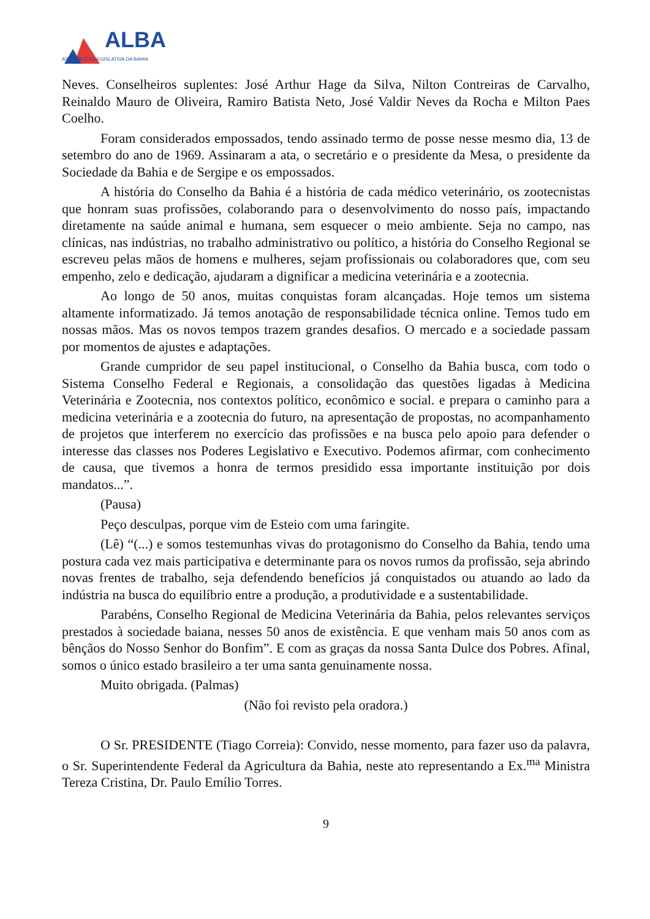ALBA
ASSEMBLEIA LEGISLATIVA DA BAHIA
Neves. Conselheiros suplentes: José Arthur Hage da Silva, Nilton Contreiras de Carvalho, Reinaldo Mauro de Oliveira, Ramiro Batista Neto, José Valdir Neves da Rocha e Milton Paes Coelho.
Foram considerados empossados, tendo assinado termo de posse nesse mesmo dia, 13 de setembro do ano de 1969. Assinaram a ata, o secretário e o presidente da Mesa, o presidente da Sociedade da Bahia e de Sergipe e os empossados.
A história do Conselho da Bahia é a história de cada médico veterinário, os zootecnistas que honram suas profissões, colaborando para o desenvolvimento do nosso país, impactando diretamente na saúde animal e humana, sem esquecer o meio ambiente. Seja no campo, nas clínicas, nas indústrias, no trabalho administrativo ou político, a história do Conselho Regional se escreveu pelas mãos de homens e mulheres, sejam profissionais ou colaboradores que, com seu empenho, zelo e dedicação, ajudaram a dignificar a medicina veterinária e a zootecnia.
Ao longo de 50 anos, muitas conquistas foram alcançadas. Hoje temos um sistema altamente informatizado. Já temos anotação de responsabilidade técnica online. Temos tudo em nossas mãos. Mas os novos tempos trazem grandes desafios. O mercado e a sociedade passam por momentos de ajustes e adaptações.
Grande cumpridor de seu papel institucional, o Conselho da Bahia busca, com todo o Sistema Conselho Federal e Regionais, a consolidação das questões ligadas à Medicina Veterinária e Zootecnia, nos contextos político, econômico e social. e prepara o caminho para a medicina veterinária e a zootecnia do futuro, na apresentação de propostas, no acompanhamento de projetos que interferem no exercício das profissões e na busca pelo apoio para defender o interesse das classes nos Poderes Legislativo e Executivo. Podemos afirmar, com conhecimento de causa, que tivemos a honra de termos presidido essa importante instituição por dois mandatos...”.
(Pausa)
Peço desculpas, porque vim de Esteio com uma faringite.
(Lê) “(...) e somos testemunhas vivas do protagonismo do Conselho da Bahia, tendo uma postura cada vez mais participativa e determinante para os novos rumos da profissão, seja abrindo novas frentes de trabalho, seja defendendo benefícios já conquistados ou atuando ao lado da indústria na busca do equilíbrio entre a produção, a produtividade e a sustentabilidade.
Parabéns, Conselho Regional de Medicina Veterinária da Bahia, pelos relevantes serviços prestados à sociedade baiana, nesses 50 anos de existência. E que venham mais 50 anos com as bênçãos do Nosso Senhor do Bonfim”. E com as graças da nossa Santa Dulce dos Pobres. Afinal, somos o único estado brasileiro a ter uma santa genuinamente nossa.
Muito obrigada. (Palmas)
(Não foi revisto pela oradora.)
O Sr. PRESIDENTE (Tiago Correia): Convido, nesse momento, para fazer uso da palavra, o Sr. Superintendente Federal da Agricultura da Bahia, neste ato representando a Ex.<sup>ma</sup> Ministra Tereza Cristina, Dr. Paulo Emílio Torres.
9